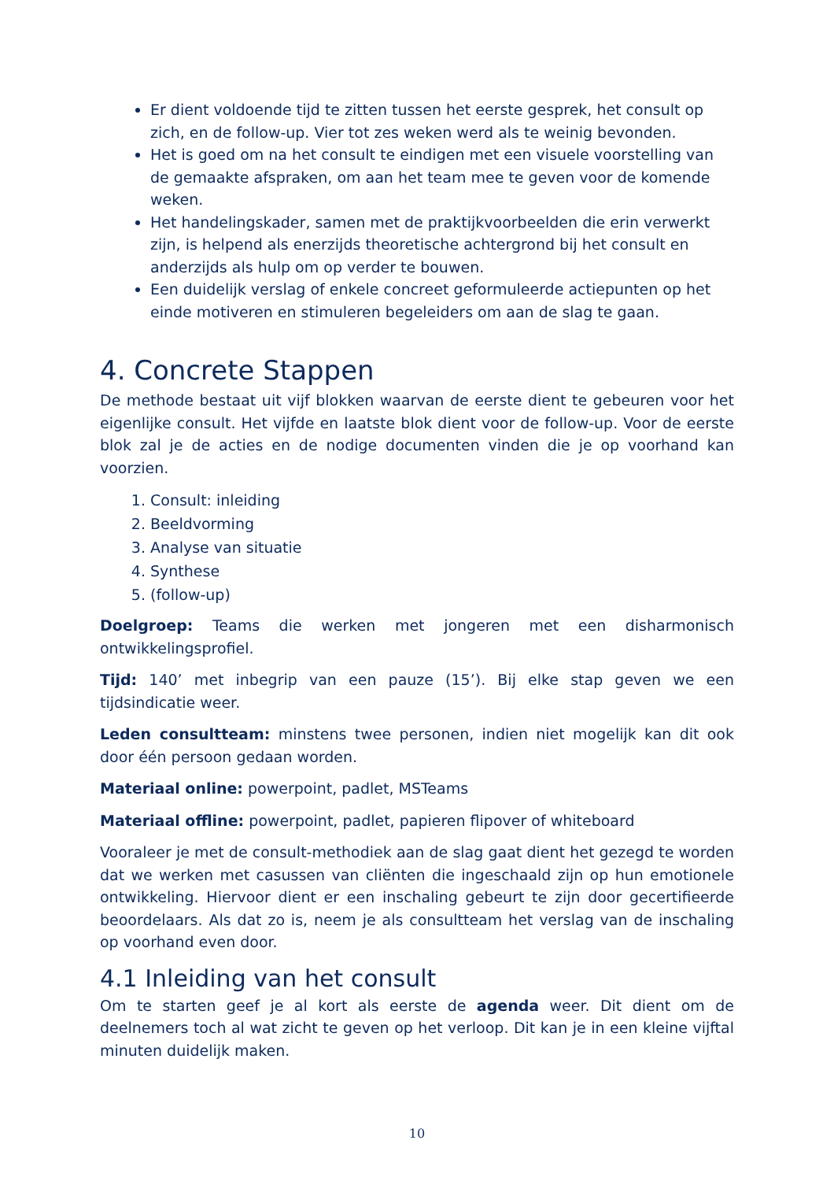Er dient voldoende tijd te zitten tussen het eerste gesprek, het consult op zich, en de follow-up. Vier tot zes weken werd als te weinig bevonden.
Het is goed om na het consult te eindigen met een visuele voorstelling van de gemaakte afspraken, om aan het team mee te geven voor de komende weken.
Het handelingskader, samen met de praktijkvoorbeelden die erin verwerkt zijn, is helpend als enerzijds theoretische achtergrond bij het consult en anderzijds als hulp om op verder te bouwen.
Een duidelijk verslag of enkele concreet geformuleerde actiepunten op het einde motiveren en stimuleren begeleiders om aan de slag te gaan.
4. Concrete Stappen
De methode bestaat uit vijf blokken waarvan de eerste dient te gebeuren voor het eigenlijke consult. Het vijfde en laatste blok dient voor de follow-up. Voor de eerste blok zal je de acties en de nodige documenten vinden die je op voorhand kan voorzien.
1. Consult: inleiding
2. Beeldvorming
3. Analyse van situatie
4. Synthese
5. (follow-up)
Doelgroep: Teams die werken met jongeren met een disharmonisch ontwikkelingsprofiel.
Tijd: 140’ met inbegrip van een pauze (15’). Bij elke stap geven we een tijdsindicatie weer.
Leden consultteam: minstens twee personen, indien niet mogelijk kan dit ook door één persoon gedaan worden.
Materiaal online: powerpoint, padlet, MSTeams
Materiaal offline: powerpoint, padlet, papieren flipover of whiteboard
Vooraleer je met de consult-methodiek aan de slag gaat dient het gezegd te worden dat we werken met casussen van cliënten die ingeschaald zijn op hun emotionele ontwikkeling. Hiervoor dient er een inschaling gebeurt te zijn door gecertifieerde beoordelaars. Als dat zo is, neem je als consultteam het verslag van de inschaling op voorhand even door.
4.1 Inleiding van het consult
Om te starten geef je al kort als eerste de agenda weer. Dit dient om de deelnemers toch al wat zicht te geven op het verloop. Dit kan je in een kleine vijftal minuten duidelijk maken.
10